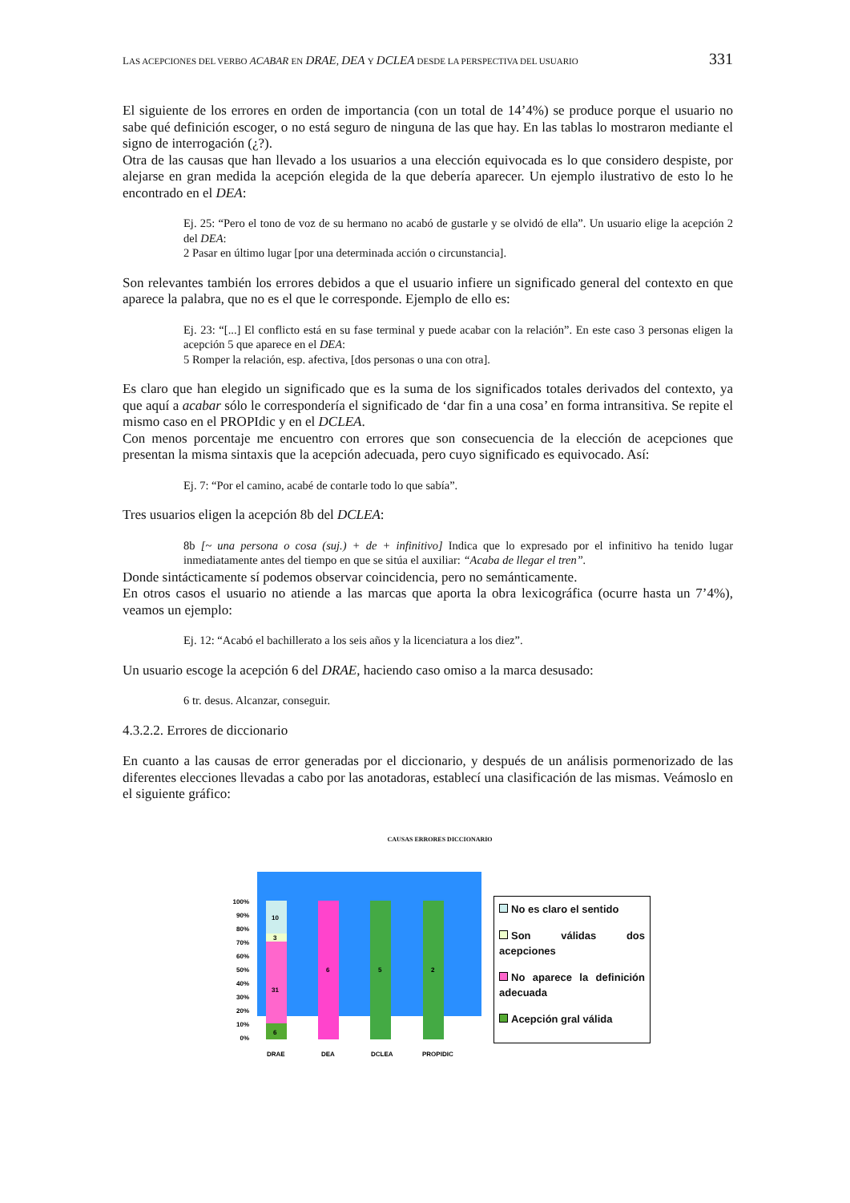LAS ACEPCIONES DEL VERBO ACABAR EN DRAE, DEA Y DCLEA DESDE LA PERSPECTIVA DEL USUARIO 331
El siguiente de los errores en orden de importancia (con un total de 14’4%) se produce porque el usuario no sabe qué definición escoger, o no está seguro de ninguna de las que hay. En las tablas lo mostraron mediante el signo de interrogación (¿?).
Otra de las causas que han llevado a los usuarios a una elección equivocada es lo que considero despiste, por alejarse en gran medida la acepción elegida de la que debería aparecer. Un ejemplo ilustrativo de esto lo he encontrado en el DEA:
Ej. 25: “Pero el tono de voz de su hermano no acabó de gustarle y se olvidó de ella”. Un usuario elige la acepción 2 del DEA:
2 Pasar en último lugar [por una determinada acción o circunstancia].
Son relevantes también los errores debidos a que el usuario infiere un significado general del contexto en que aparece la palabra, que no es el que le corresponde. Ejemplo de ello es:
Ej. 23: “[...] El conflicto está en su fase terminal y puede acabar con la relación”. En este caso 3 personas eligen la acepción 5 que aparece en el DEA:
5 Romper la relación, esp. afectiva, [dos personas o una con otra].
Es claro que han elegido un significado que es la suma de los significados totales derivados del contexto, ya que aquí a acabar sólo le correspondería el significado de ‘dar fin a una cosa’ en forma intransitiva. Se repite el mismo caso en el PROPIdic y en el DCLEA.
Con menos porcentaje me encuentro con errores que son consecuencia de la elección de acepciones que presentan la misma sintaxis que la acepción adecuada, pero cuyo significado es equivocado. Así:
Ej. 7: “Por el camino, acabé de contarle todo lo que sabía”.
Tres usuarios eligen la acepción 8b del DCLEA:
8b [~ una persona o cosa (suj.) + de + infinitivo] Indica que lo expresado por el infinitivo ha tenido lugar inmediatamente antes del tiempo en que se sitúa el auxiliar: “Acaba de llegar el tren”.
Donde sintácticamente sí podemos observar coincidencia, pero no semánticamente.
En otros casos el usuario no atiende a las marcas que aporta la obra lexicográfica (ocurre hasta un 7’4%), veamos un ejemplo:
Ej. 12: “Acabó el bachillerato a los seis años y la licenciatura a los diez”.
Un usuario escoge la acepción 6 del DRAE, haciendo caso omiso a la marca desusado:
6 tr. desus. Alcanzar, conseguir.
4.3.2.2. Errores de diccionario
En cuanto a las causas de error generadas por el diccionario, y después de un análisis pormenorizado de las diferentes elecciones llevadas a cabo por las anotadoras, establecí una clasificación de las mismas. Veámoslo en el siguiente gráfico:
CAUSAS ERRORES DICCIONARIO
100%
90%
80%
70%
60%
50%
40%
30%
20%
10%
0%
6
31
3
10
6
5
2
DRAE
DEA
DCLEA
PROPIDIC
No es claro el sentido
Son válidas dos acepciones
No aparece la definición adecuada
Acepción gral válida